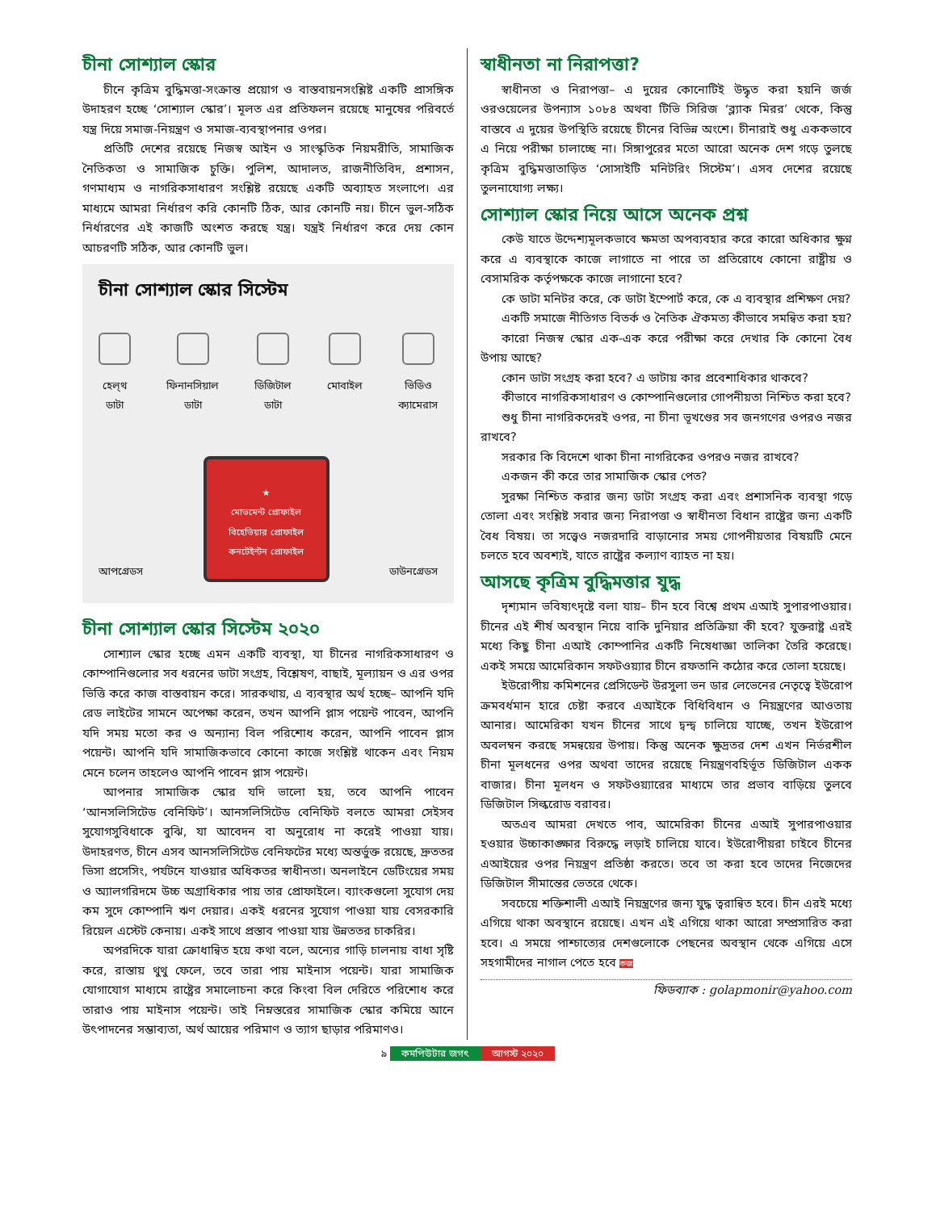চীনা সোশ্যাল স্কোর
চীনে কৃত্রিম বুদ্ধিমত্তা-সংক্রান্ত প্রয়োগ ও বাস্তবায়নসংশ্লিষ্ট একটি প্রাসঙ্গিক উদাহরণ হচ্ছে ‘সোশ্যাল স্কোর’। মূলত এর প্রতিফলন রয়েছে মানুষের পরিবর্তে যন্ত্র দিয়ে সমাজ-নিয়ন্ত্রণ ও সমাজ-ব্যবস্থাপনার ওপর।
প্রতিটি দেশের রয়েছে নিজস্ব আইন ও সাংস্কৃতিক নিয়মরীতি, সামাজিক নৈতিকতা ও সামাজিক চুক্তি। পুলিশ, আদালত, রাজনীতিবিদ, প্রশাসন, গণমাধ্যম ও নাগরিকসাধারণ সংশ্লিষ্ট রয়েছে একটি অব্যাহত সংলাপে। এর মাধ্যমে আমরা নির্ধারণ করি কোনটি ঠিক, আর কোনটি নয়। চীনে ভুল-সঠিক নির্ধারণের এই কাজটি অংশত করছে যন্ত্র। যন্ত্রই নির্ধারণ করে দেয় কোন আচরণটি সঠিক, আর কোনটি ভুল।
চীনা সোশ্যাল স্কোর সিস্টেম
হেল্‌থ
ডাটা
ফিনানসিয়াল
ডাটা
ডিজিটাল
ডাটা
মোবাইল ভিডিও
ক্যামেরাস
আপগ্রেডস
★
মোভমেন্ট প্রোফাইল
বিহেভিয়ার প্রোফাইল
কনটেইন্টন প্রোফাইল
ডাউনগ্রেডস
চীনা সোশ্যাল স্কোর সিস্টেম ২০২০
সোশ্যাল স্কোর হচ্ছে এমন একটি ব্যবস্থা, যা চীনের নাগরিকসাধারণ ও কোম্পানিগুলোর সব ধরনের ডাটা সংগ্রহ, বিশ্লেষণ, বাছাই, মূল্যায়ন ও এর ওপর ভিত্তি করে কাজ বাস্তবায়ন করে। সারকথায়, এ ব্যবস্থার অর্থ হচ্ছে– আপনি যদি রেড লাইটের সামনে অপেক্ষা করেন, তখন আপনি প্লাস পয়েন্ট পাবেন, আপনি যদি সময় মতো কর ও অন্যান্য বিল পরিশোধ করেন, আপনি পাবেন প্লাস পয়েন্ট। আপনি যদি সামাজিকভাবে কোনো কাজে সংশ্লিষ্ট থাকেন এবং নিয়ম মেনে চলেন তাহলেও আপনি পাবেন প্লাস পয়েন্ট।
আপনার সামাজিক স্কোর যদি ভালো হয়, তবে আপনি পাবেন ‘আনসলিসিটেড বেনিফিট’। আনসলিসিটেড বেনিফিট বলতে আমরা সেইসব সুযোগসুবিধাকে বুঝি, যা আবেদন বা অনুরোধ না করেই পাওয়া যায়। উদাহরণত, চীনে এসব আনসলিসিটেড বেনিফটের মধ্যে অন্তর্ভুক্ত রয়েছে, দ্রুততর ভিসা প্রসেসিং, পর্যটনে যাওয়ার অধিকতর স্বাধীনতা। অনলাইনে ডেটিংয়ের সময় ও অ্যালগরিদমে উচ্চ অগ্রাধিকার পায় তার প্রোফাইলে। ব্যাংকগুলো সুযোগ দেয় কম সুদে কোম্পানি ঋণ দেয়ার। একই ধরনের সুযোগ পাওয়া যায় বেসরকারি রিয়েল এস্টেট কেনায়। একই সাথে প্রস্তাব পাওয়া যায় উন্নততর চাকরির।
অপরদিকে যারা ক্রোধান্বিত হয়ে কথা বলে, অন্যের গাড়ি চালনায় বাধা সৃষ্টি করে, রাস্তায় থুথু ফেলে, তবে তারা পায় মাইনাস পয়েন্ট। যারা সামাজিক যোগাযোগ মাধ্যমে রাষ্ট্রের সমালোচনা করে কিংবা বিল দেরিতে পরিশোধ করে তারাও পায় মাইনাস পয়েন্ট। তাই নিম্নস্তরের সামাজিক স্কোর কমিয়ে আনে উৎপাদনের সম্ভাব্যতা, অর্থ আয়ের পরিমাণ ও ত্যাগ ছাড়ার পরিমাণও।
স্বাধীনতা না নিরাপত্তা?
স্বাধীনতা ও নিরাপত্তা– এ দুয়ের কোনোটিই উদ্ধৃত করা হয়নি জর্জ ওরওয়েলের উপন্যাস ১০৮৪ অথবা টিভি সিরিজ ‘ব্ল্যাক মিরর’ থেকে, কিন্তু বাস্তবে এ দুয়ের উপস্থিতি রয়েছে চীনের বিভিন্ন অংশে। চীনারাই শুধু এককভাবে এ নিয়ে পরীক্ষা চালাচ্ছে না। সিঙ্গাপুরের মতো আরো অনেক দেশ গড়ে তুলছে কৃত্রিম বুদ্ধিমত্তাতাড়িত ‘সোসাইটি মনিটরিং সিস্টেম’। এসব দেশের রয়েছে তুলনাযোগ্য লক্ষ্য।
সোশ্যাল স্কোর নিয়ে আসে অনেক প্রশ্ন
কেউ যাতে উদ্দেশ্যমূলকভাবে ক্ষমতা অপব্যবহার করে কারো অধিকার ক্ষুণ্ন করে এ ব্যবস্থাকে কাজে লাগাতে না পারে তা প্রতিরোধে কোনো রাষ্ট্রীয় ও বেসামরিক কর্তৃপক্ষকে কাজে লাগানো হবে?
কে ডাটা মনিটর করে, কে ডাটা ইম্পোর্ট করে, কে এ ব্যবস্থার প্রশিক্ষণ দেয়?
একটি সমাজে নীতিগত বিতর্ক ও নৈতিক ঐকমত্য কীভাবে সমন্বিত করা হয়?
কারো নিজস্ব স্কোর এক-এক করে পরীক্ষা করে দেখার কি কোনো বৈধ উপায় আছে?
কোন ডাটা সংগ্রহ করা হবে? এ ডাটায় কার প্রবেশাধিকার থাকবে?
কীভাবে নাগরিকসাধারণ ও কোম্পানিগুলোর গোপনীয়তা নিশ্চিত করা হবে?
শুধু চীনা নাগরিকদেরই ওপর, না চীনা ভূখণ্ডের সব জনগণের ওপরও নজর রাখবে?
সরকার কি বিদেশে থাকা চীনা নাগরিকের ওপরও নজর রাখবে?
একজন কী করে তার সামাজিক স্কোর পেত?
সুরক্ষা নিশ্চিত করার জন্য ডাটা সংগ্রহ করা এবং প্রশাসনিক ব্যবস্থা গড়ে তোলা এবং সংশ্লিষ্ট সবার জন্য নিরাপত্তা ও স্বাধীনতা বিধান রাষ্ট্রের জন্য একটি বৈধ বিষয়। তা সত্ত্বেও নজরদারি বাড়ানোর সময় গোপনীয়তার বিষয়টি মেনে চলতে হবে অবশ্যই, যাতে রাষ্ট্রের কল্যাণ ব্যাহত না হয়।
আসছে কৃত্রিম বুদ্ধিমত্তার যুদ্ধ
দৃশ্যমান ভবিষ্যৎদৃষ্টে বলা যায়– চীন হবে বিশ্বে প্রথম এআই সুপারপাওয়ার। চীনের এই শীর্ষ অবস্থান নিয়ে বাকি দুনিয়ার প্রতিক্রিয়া কী হবে? যুক্তরাষ্ট্র এরই মধ্যে কিছু চীনা এআই কোম্পানির একটি নিষেধাজ্ঞা তালিকা তৈরি করেছে। একই সময়ে আমেরিকান সফটওয়্যার চীনে রফতানি কঠোর করে তোলা হয়েছে।
ইউরোপীয় কমিশনের প্রেসিডেন্ট উরসুলা ভন ডার লেভেনের নেতৃত্বে ইউরোপ ক্রমবর্ধমান হারে চেষ্টা করবে এআইকে বিধিবিধান ও নিয়ন্ত্রণের আওতায় আনার। আমেরিকা যখন চীনের সাথে দ্বন্দ্ব চালিয়ে যাচ্ছে, তখন ইউরোপ অবলম্বন করছে সমন্বয়ের উপায়। কিন্তু অনেক ক্ষুদ্রতর দেশ এখন নির্ভরশীল চীনা মূলধনের ওপর অথবা তাদের রয়েছে নিয়ন্ত্রণবহির্ভূত ডিজিটাল একক বাজার। চীনা মূলধন ও সফটওয়্যারের মাধ্যমে তার প্রভাব বাড়িয়ে তুলবে ডিজিটাল সিল্করোড বরাবর।
অতএব আমরা দেখতে পাব, আমেরিকা চীনের এআই সুপারপাওয়ার হওয়ার উচ্চাকাঙ্ক্ষার বিরুদ্ধে লড়াই চালিয়ে যাবে। ইউরোপীয়রা চাইবে চীনের এআইয়ের ওপর নিয়ন্ত্রণ প্রতিষ্ঠা করতে। তবে তা করা হবে তাদের নিজেদের ডিজিটাল সীমান্তের ভেতরে থেকে।
সবচেয়ে শক্তিশালী এআই নিয়ন্ত্রণের জন্য যুদ্ধ ত্বরান্বিত হবে। চীন এরই মধ্যে এগিয়ে থাকা অবস্থানে রয়েছে। এখন এই এগিয়ে থাকা আরো সম্প্রসারিত করা হবে। এ সময়ে পাশ্চাত্যের দেশগুলোকে পেছনের অবস্থান থেকে এগিয়ে এসে সহগামীদের নাগাল পেতে হবে কজ
ফিডব্যাক : golapmonir@yahoo.com
৯ কমপিউটার জগৎ আগস্ট ২০২০